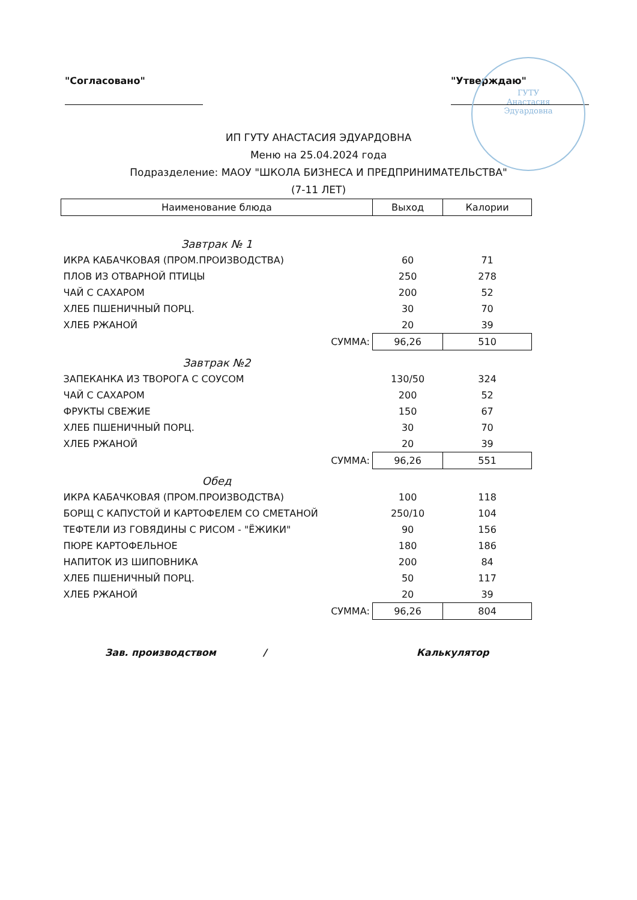ГУТУ
Анастасия
Эдуардовна
"Согласовано" "Утверждаю"
ИП ГУТУ АНАСТАСИЯ ЭДУАРДОВНА
Меню на 25.04.2024 года
Подразделение: МАОУ "ШКОЛА БИЗНЕСА И ПРЕДПРИНИМАТЕЛЬСТВА"
(7-11 ЛЕТ)
| Наименование блюда | Выход | Калории |
| --- | --- | --- |
| Завтрак № 1 | | |
| ИКРА КАБАЧКОВАЯ (ПРОМ.ПРОИЗВОДСТВА) | 60 | 71 |
| ПЛОВ ИЗ ОТВАРНОЙ ПТИЦЫ | 250 | 278 |
| ЧАЙ С САХАРОМ | 200 | 52 |
| ХЛЕБ ПШЕНИЧНЫЙ ПОРЦ. | 30 | 70 |
| ХЛЕБ РЖАНОЙ | 20 | 39 |
| СУММА: | 96,26 | 510 |
| Завтрак №2 | | |
| ЗАПЕКАНКА ИЗ ТВОРОГА С СОУСОМ | 130/50 | 324 |
| ЧАЙ С САХАРОМ | 200 | 52 |
| ФРУКТЫ СВЕЖИЕ | 150 | 67 |
| ХЛЕБ ПШЕНИЧНЫЙ ПОРЦ. | 30 | 70 |
| ХЛЕБ РЖАНОЙ | 20 | 39 |
| СУММА: | 96,26 | 551 |
| Обед | | |
| ИКРА КАБАЧКОВАЯ (ПРОМ.ПРОИЗВОДСТВА) | 100 | 118 |
| БОРЩ С КАПУСТОЙ И КАРТОФЕЛЕМ СО СМЕТАНОЙ | 250/10 | 104 |
| ТЕФТЕЛИ ИЗ ГОВЯДИНЫ С РИСОМ - "ЁЖИКИ" | 90 | 156 |
| ПЮРЕ КАРТОФЕЛЬНОЕ | 180 | 186 |
| НАПИТОК ИЗ ШИПОВНИКА | 200 | 84 |
| ХЛЕБ ПШЕНИЧНЫЙ ПОРЦ. | 50 | 117 |
| ХЛЕБ РЖАНОЙ | 20 | 39 |
| СУММА: | 96,26 | 804 |
Зав. производством / Калькулятор